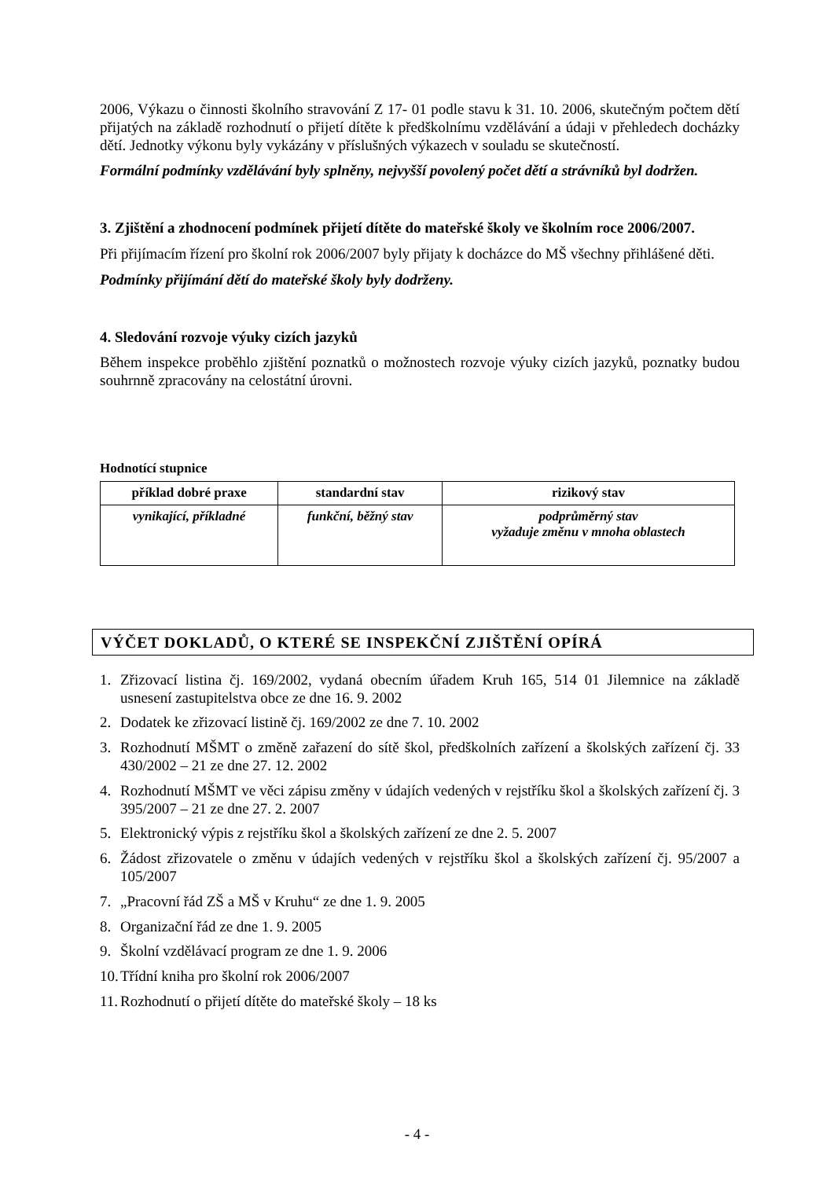2006, Výkazu o činnosti školního stravování Z 17- 01 podle stavu k 31. 10. 2006, skutečným počtem dětí přijatých na základě rozhodnutí o přijetí dítěte k předškolnímu vzdělávání a údaji v přehledech docházky dětí. Jednotky výkonu byly vykázány v příslušných výkazech v souladu se skutečností.
Formální podmínky vzdělávání byly splněny, nejvyšší povolený počet dětí a strávníků byl dodržen.
3. Zjištění a zhodnocení podmínek přijetí dítěte do mateřské školy ve školním roce 2006/2007.
Při přijímacím řízení pro školní rok 2006/2007 byly přijaty k docházce do MŠ všechny přihlášené děti.
Podmínky přijímání dětí do mateřské školy byly dodrženy.
4. Sledování rozvoje výuky cizích jazyků
Během inspekce proběhlo zjištění poznatků o možnostech rozvoje výuky cizích jazyků, poznatky budou souhrnně zpracovány na celostátní úrovni.
Hodnotící stupnice
| příklad dobré praxe | standardní stav | rizikový stav |
| --- | --- | --- |
| vynikající, příkladné | funkční, běžný stav | podprůměrný stav vyžaduje změnu v mnoha oblastech |
VÝČET DOKLADŮ, O KTERÉ SE INSPEKČNÍ ZJIŠTĚNÍ OPÍRÁ
1. Zřizovací listina čj. 169/2002, vydaná obecním úřadem Kruh 165, 514 01 Jilemnice na základě usnesení zastupitelstva obce ze dne 16. 9. 2002
2. Dodatek ke zřizovací listině čj. 169/2002 ze dne 7. 10. 2002
3. Rozhodnutí MŠMT o změně zařazení do sítě škol, předškolních zařízení a školských zařízení čj. 33 430/2002 – 21 ze dne 27. 12. 2002
4. Rozhodnutí MŠMT ve věci zápisu změny v údajích vedených v rejstříku škol a školských zařízení čj. 3 395/2007 – 21 ze dne 27. 2. 2007
5. Elektronický výpis z rejstříku škol a školských zařízení ze dne 2. 5. 2007
6. Žádost zřizovatele o změnu v údajích vedených v rejstříku škol a školských zařízení čj. 95/2007 a 105/2007
7. „Pracovní řád ZŠ a MŠ v Kruhu“ ze dne 1. 9. 2005
8. Organizační řád ze dne 1. 9. 2005
9. Školní vzdělávací program ze dne 1. 9. 2006
10. Třídní kniha pro školní rok 2006/2007
11. Rozhodnutí o přijetí dítěte do mateřské školy – 18 ks
- 4 -